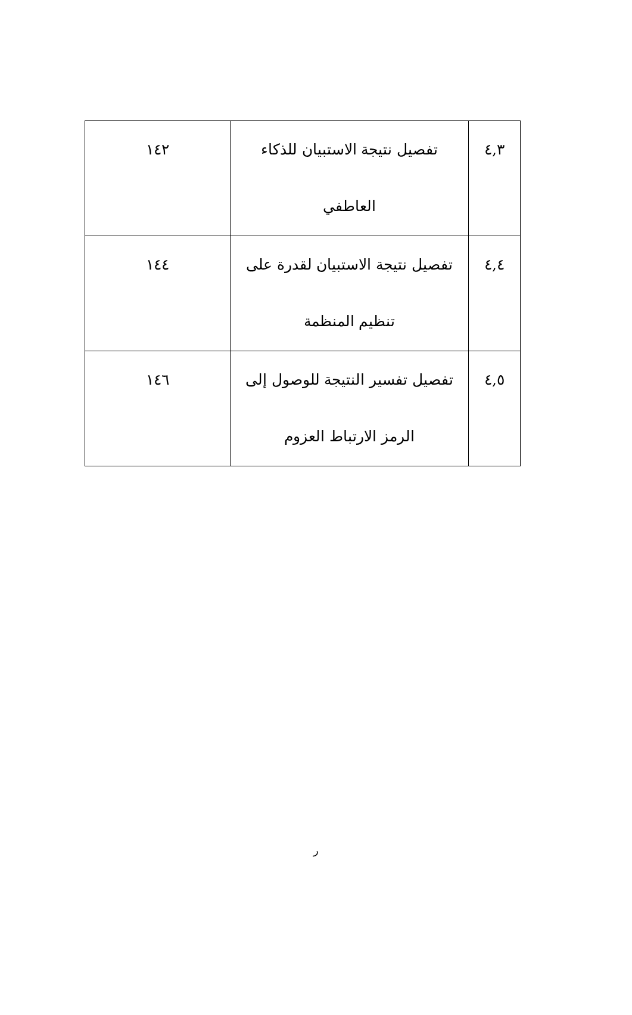| ٤,٣ | تفصيل نتيجة الاستبيان للذكاء العاطفي | ١٤٢ |
| ٤,٤ | تفصيل نتيجة الاستبيان لقدرة على تنظيم المنظمة | ١٤٤ |
| ٤,٥ | تفصيل تفسير النتيجة للوصول إلى الرمز الارتباط العزوم | ١٤٦ |
ر